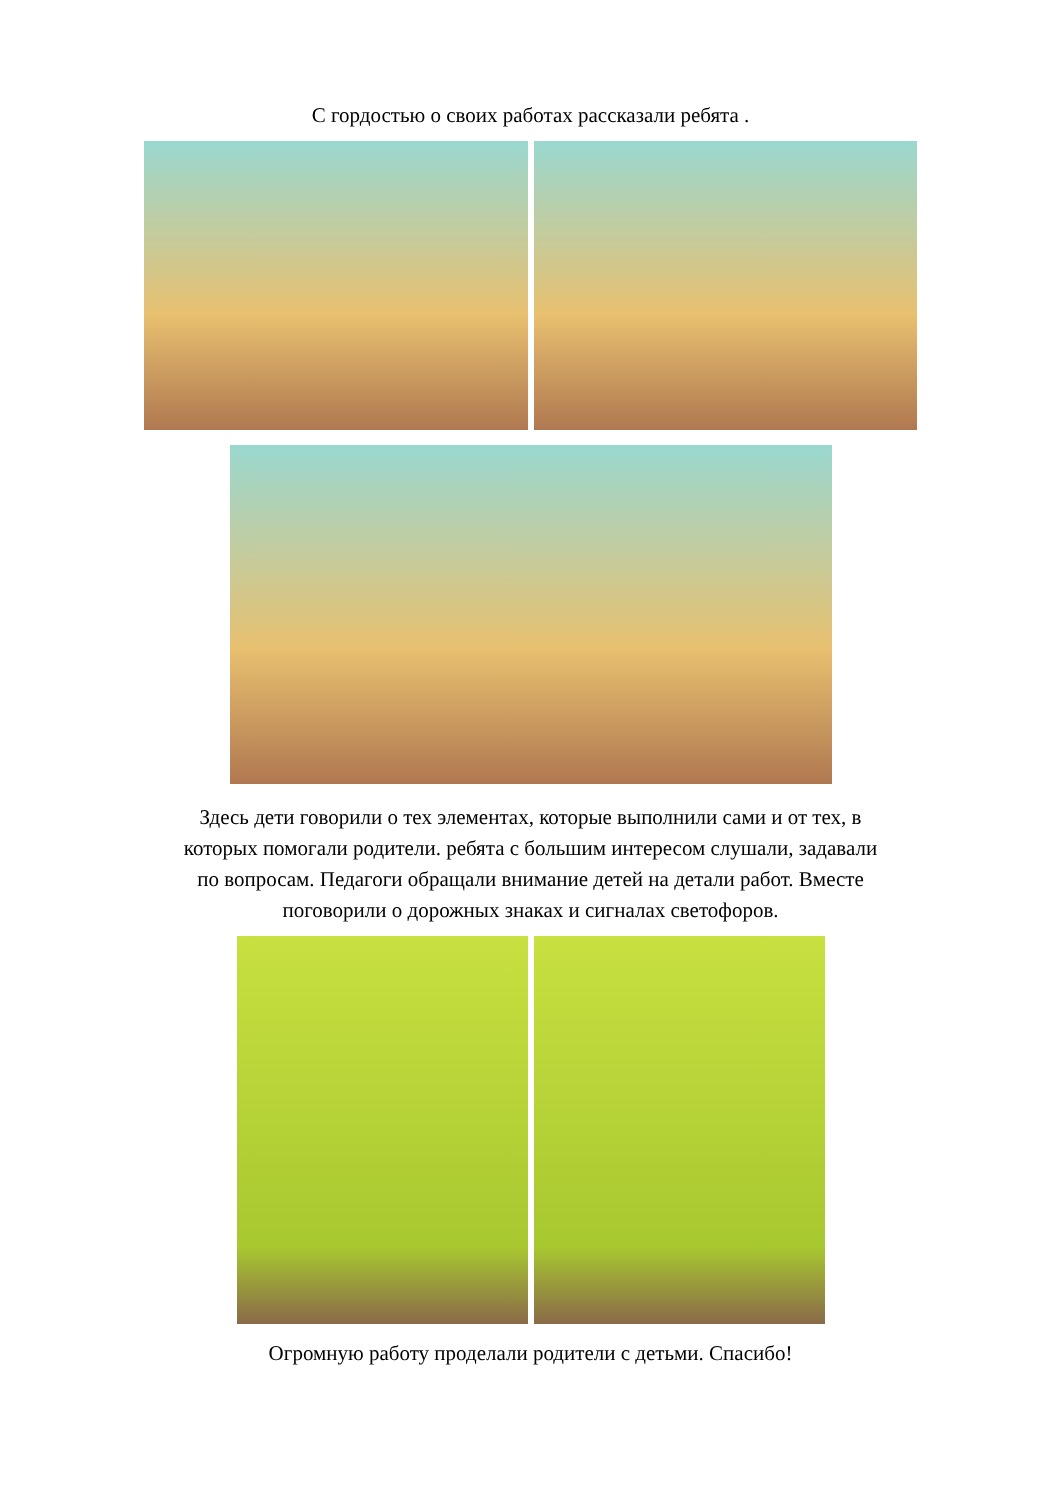С гордостью о своих работах рассказали ребята .
Здесь дети говорили о тех элементах, которые выполнили сами и от тех, в
которых помогали родители. ребята с большим интересом слушали, задавали
по вопросам. Педагоги обращали внимание детей на детали работ. Вместе
поговорили о дорожных знаках и сигналах светофоров.
Огромную работу проделали родители с детьми. Спасибо!